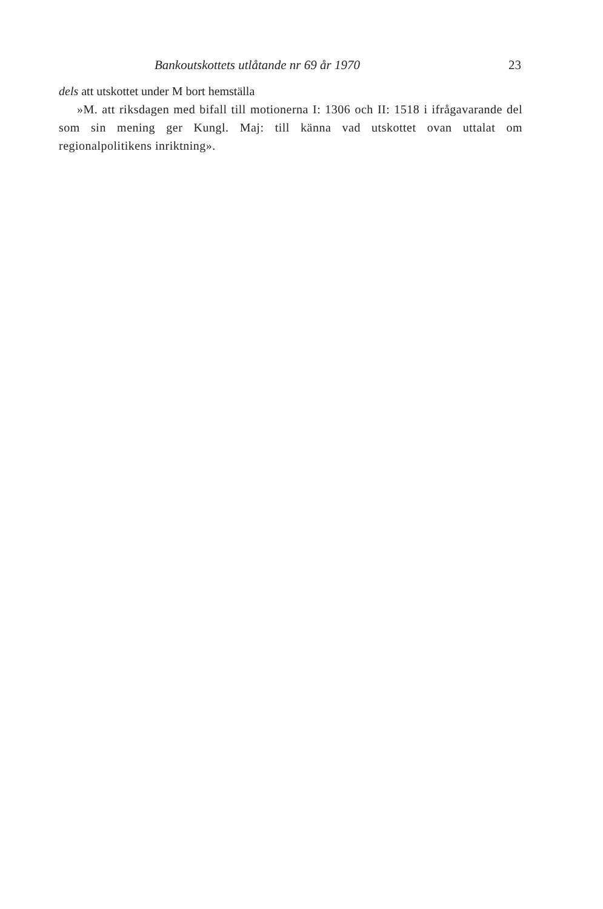Bankoutskottets utlåtande nr 69 år 1970 23
dels att utskottet under M bort hemställa
»M. att riksdagen med bifall till motionerna I: 1306 och II: 1518 i ifrågavarande del som sin mening ger Kungl. Maj: till känna vad utskottet ovan uttalat om regionalpolitikens inriktning».